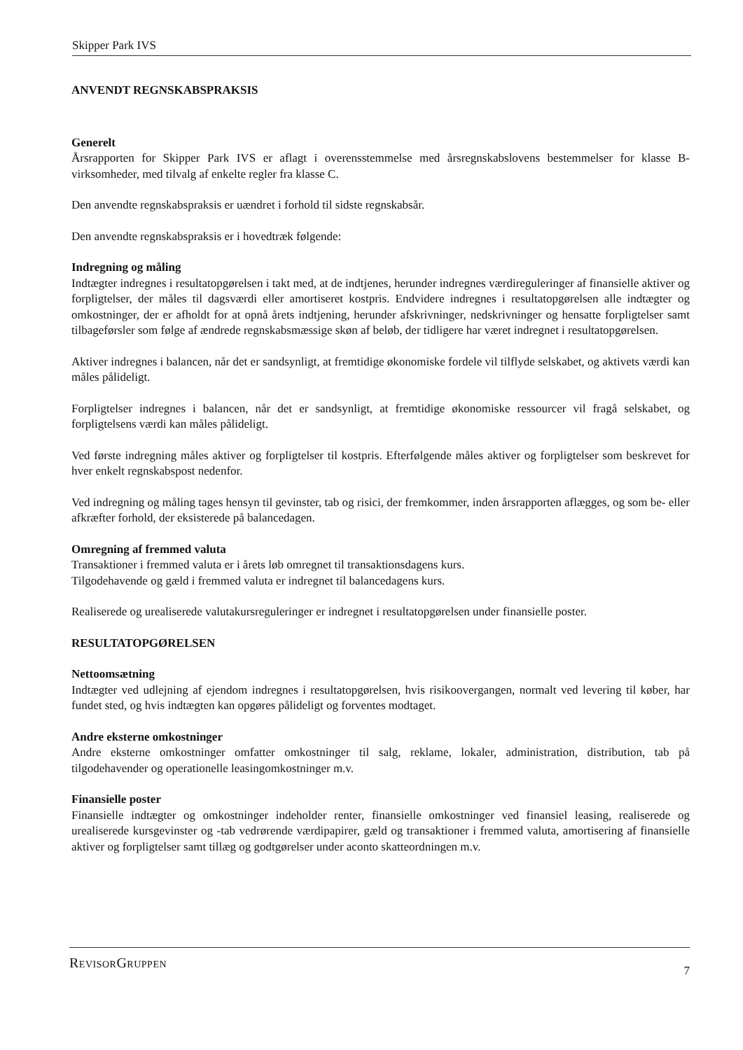Skipper Park IVS
ANVENDT REGNSKABSPRAKSIS
Generelt
Årsrapporten for Skipper Park IVS er aflagt i overensstemmelse med årsregnskabslovens bestemmelser for klasse B-virksomheder, med tilvalg af enkelte regler fra klasse C.
Den anvendte regnskabspraksis er uændret i forhold til sidste regnskabsår.
Den anvendte regnskabspraksis er i hovedtræk følgende:
Indregning og måling
Indtægter indregnes i resultatopgørelsen i takt med, at de indtjenes, herunder indregnes værdireguleringer af finansielle aktiver og forpligtelser, der måles til dagsværdi eller amortiseret kostpris. Endvidere indregnes i resultatopgørelsen alle indtægter og omkostninger, der er afholdt for at opnå årets indtjening, herunder afskrivninger, nedskrivninger og hensatte forpligtelser samt tilbageførsler som følge af ændrede regnskabsmæssige skøn af beløb, der tidligere har været indregnet i resultatopgørelsen.
Aktiver indregnes i balancen, når det er sandsynligt, at fremtidige økonomiske fordele vil tilflyde selskabet, og aktivets værdi kan måles pålideligt.
Forpligtelser indregnes i balancen, når det er sandsynligt, at fremtidige økonomiske ressourcer vil fragå selskabet, og forpligtelsens værdi kan måles pålideligt.
Ved første indregning måles aktiver og forpligtelser til kostpris. Efterfølgende måles aktiver og forpligtelser som beskrevet for hver enkelt regnskabspost nedenfor.
Ved indregning og måling tages hensyn til gevinster, tab og risici, der fremkommer, inden årsrapporten aflægges, og som be- eller afkræfter forhold, der eksisterede på balancedagen.
Omregning af fremmed valuta
Transaktioner i fremmed valuta er i årets løb omregnet til transaktionsdagens kurs.
Tilgodehavende og gæld i fremmed valuta er indregnet til balancedagens kurs.
Realiserede og urealiserede valutakursreguleringer er indregnet i resultatopgørelsen under finansielle poster.
RESULTATOPGØRELSEN
Nettoomsætning
Indtægter ved udlejning af ejendom indregnes i resultatopgørelsen, hvis risikoovergangen, normalt ved levering til køber, har fundet sted, og hvis indtægten kan opgøres pålideligt og forventes modtaget.
Andre eksterne omkostninger
Andre eksterne omkostninger omfatter omkostninger til salg, reklame, lokaler, administration, distribution, tab på tilgodehavender og operationelle leasingomkostninger m.v.
Finansielle poster
Finansielle indtægter og omkostninger indeholder renter, finansielle omkostninger ved finansiel leasing, realiserede og urealiserede kursgevinster og -tab vedrørende værdipapirer, gæld og transaktioner i fremmed valuta, amortisering af finansielle aktiver og forpligtelser samt tillæg og godtgørelser under aconto skatteordningen m.v.
REVISORGRUPPEN 7